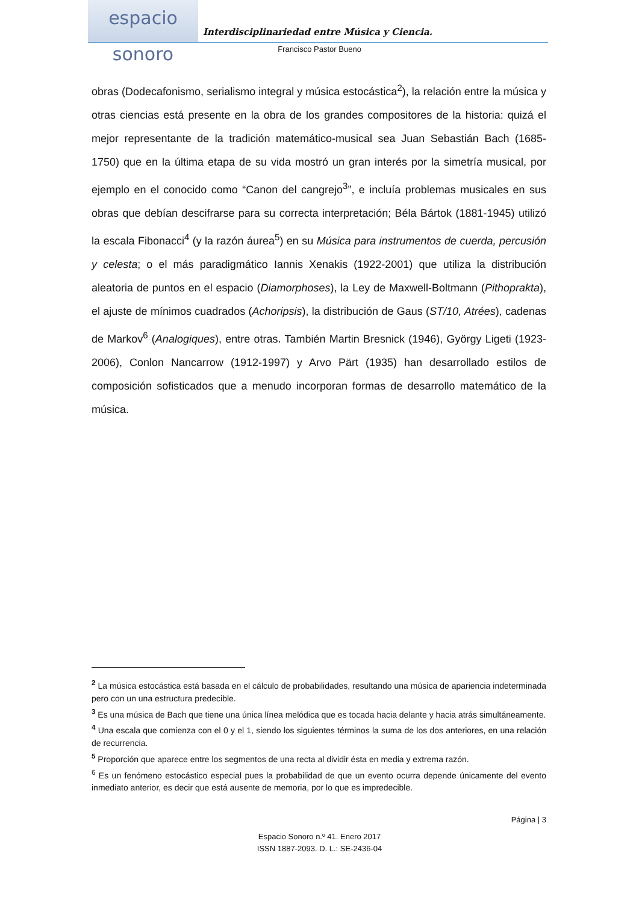espacio sonoro
Interdisciplinariedad entre Música y Ciencia.
Francisco Pastor Bueno
obras (Dodecafonismo, serialismo integral y música estocástica<sup>2</sup>), la relación entre la música y otras ciencias está presente en la obra de los grandes compositores de la historia: quizá el mejor representante de la tradición matemático-musical sea Juan Sebastián Bach (1685-1750) que en la última etapa de su vida mostró un gran interés por la simetría musical, por ejemplo en el conocido como “Canon del cangrejo<sup>3</sup>”, e incluía problemas musicales en sus obras que debían descifrarse para su correcta interpretación; Béla Bártok (1881-1945) utilizó la escala Fibonacci<sup>4</sup> (y la razón áurea<sup>5</sup>) en su Música para instrumentos de cuerda, percusión y celesta; o el más paradigmático Iannis Xenakis (1922-2001) que utiliza la distribución aleatoria de puntos en el espacio (Diamorphoses), la Ley de Maxwell-Boltmann (Pithoprakta), el ajuste de mínimos cuadrados (Achoripsis), la distribución de Gaus (ST/10, Atrées), cadenas de Markov<sup>6</sup> (Analogiques), entre otras. También Martin Bresnick (1946), György Ligeti (1923-2006), Conlon Nancarrow (1912-1997) y Arvo Pärt (1935) han desarrollado estilos de composición sofisticados que a menudo incorporan formas de desarrollo matemático de la música.
<sup>2</sup> La música estocástica está basada en el cálculo de probabilidades, resultando una música de apariencia indeterminada pero con un una estructura predecible.
<sup>3</sup> Es una música de Bach que tiene una única línea melódica que es tocada hacia delante y hacia atrás simultáneamente.
<sup>4</sup> Una escala que comienza con el 0 y el 1, siendo los siguientes términos la suma de los dos anteriores, en una relación de recurrencia.
<sup>5</sup> Proporción que aparece entre los segmentos de una recta al dividir ésta en media y extrema razón.
<sup>6</sup> Es un fenómeno estocástico especial pues la probabilidad de que un evento ocurra depende únicamente del evento inmediato anterior, es decir que está ausente de memoria, por lo que es impredecible.
Página | 3
Espacio Sonoro n.º 41. Enero 2017
ISSN 1887-2093. D. L.: SE-2436-04